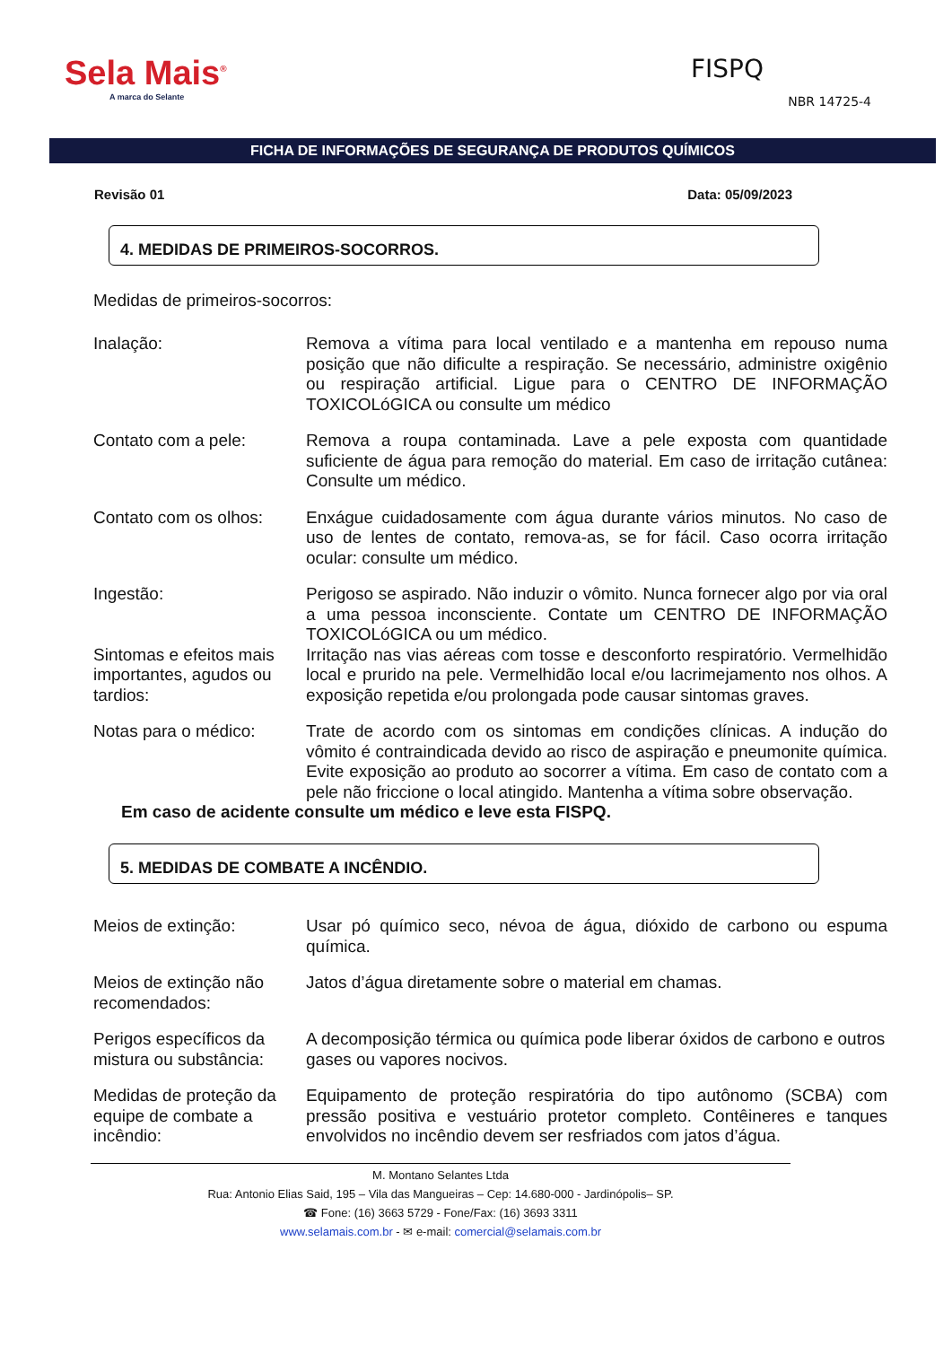Sela Mais<sup>®</sup>
A marca do Selante
FISPQ
NBR 14725-4
FICHA DE INFORMAÇÕES DE SEGURANÇA DE PRODUTOS QUÍMICOS
Revisão 01 Data: 05/09/2023
4. MEDIDAS DE PRIMEIROS-SOCORROS.
Medidas de primeiros-socorros:
Inalação: Remova a vítima para local ventilado e a mantenha em repouso numa posição que não dificulte a respiração. Se necessário, administre oxigênio ou respiração artificial. Ligue para o CENTRO DE INFORMAÇÃO TOXICOLóGICA ou consulte um médico
Contato com a pele: Remova a roupa contaminada. Lave a pele exposta com quantidade suficiente de água para remoção do material. Em caso de irritação cutânea: Consulte um médico.
Contato com os olhos:
Enxágue cuidadosamente com água durante vários minutos. No caso de uso de lentes de contato, remova-as, se for fácil. Caso ocorra irritação ocular: consulte um médico.
Ingestão: Perigoso se aspirado. Não induzir o vômito. Nunca fornecer algo por via oral a uma pessoa inconsciente. Contate um CENTRO DE INFORMAÇÃO TOXICOLóGICA ou um médico.
Sintomas e efeitos mais importantes, agudos ou tardios:
Irritação nas vias aéreas com tosse e desconforto respiratório. Vermelhidão local e prurido na pele. Vermelhidão local e/ou lacrimejamento nos olhos. A exposição repetida e/ou prolongada pode causar sintomas graves.
Notas para o médico: Trate de acordo com os sintomas em condições clínicas. A indução do vômito é contraindicada devido ao risco de aspiração e pneumonite química. Evite exposição ao produto ao socorrer a vítima. Em caso de contato com a pele não friccione o local atingido. Mantenha a vítima sobre observação.
Em caso de acidente consulte um médico e leve esta FISPQ.
5. MEDIDAS DE COMBATE A INCÊNDIO.
Meios de extinção: Usar pó químico seco, névoa de água, dióxido de carbono ou espuma química.
Meios de extinção não recomendados:
Jatos d’água diretamente sobre o material em chamas.
Perigos específicos da mistura ou substância:
A decomposição térmica ou química pode liberar óxidos de carbono e outros
gases ou vapores nocivos.
Medidas de proteção da equipe de combate a incêndio:
Equipamento de proteção respiratória do tipo autônomo (SCBA) com pressão positiva e vestuário protetor completo. Contêineres e tanques envolvidos no incêndio devem ser resfriados com jatos d’água.
M. Montano Selantes Ltda
Rua: Antonio Elias Said, 195 – Vila das Mangueiras – Cep: 14.680-000 - Jardinópolis– SP.
☎ Fone: (16) 3663 5729 - Fone/Fax: (16) 3693 3311
www.selamais.com.br - ✉ e-mail: comercial@selamais.com.br